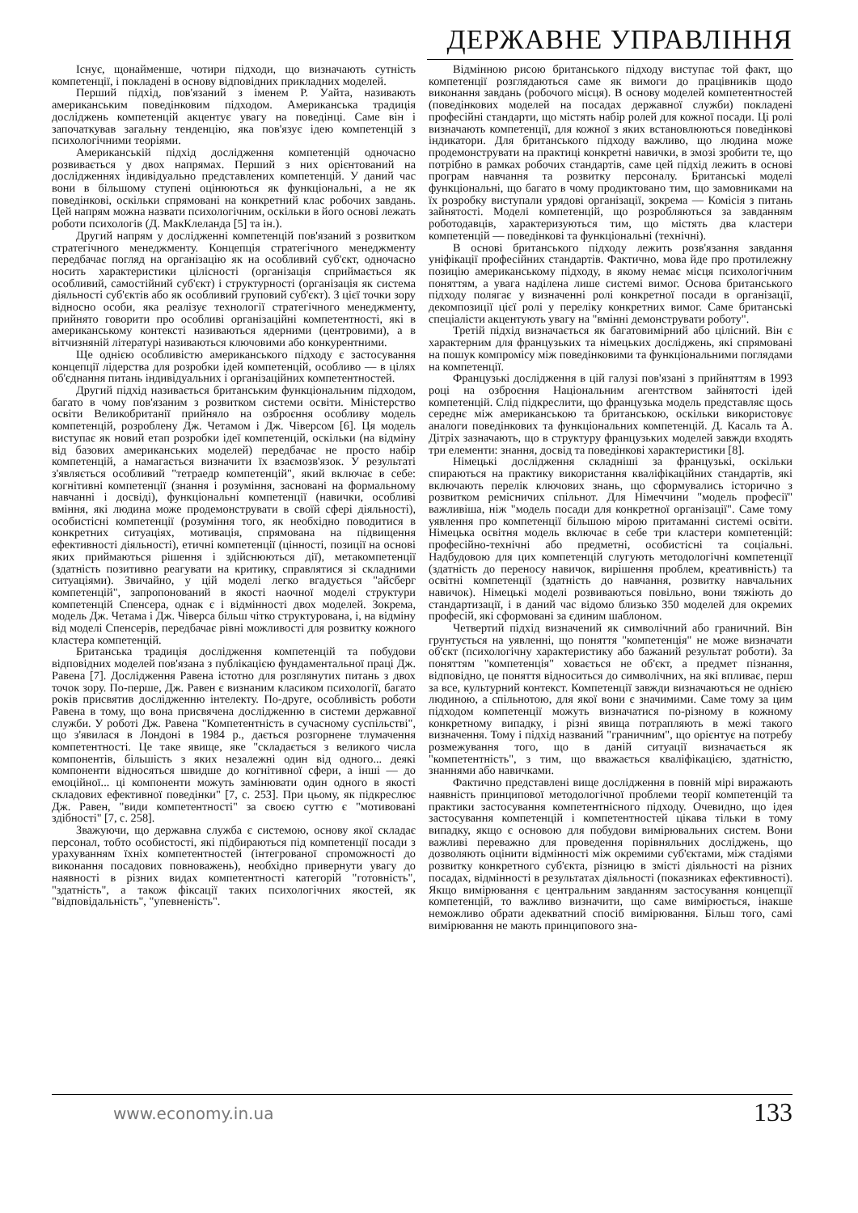ДЕРЖАВНЕ УПРАВЛІННЯ
Існує, щонайменше, чотири підходи, що визначають сутність компетенції, і покладені в основу відповідних прикладних моделей.
Перший підхід, пов'язаний з іменем Р. Уайта, називають американським поведінковим підходом. Американська традиція досліджень компетенцій акцентує увагу на поведінці. Саме він і започаткував загальну тенденцію, яка пов'язує ідею компетенцій з психологічними теоріями.
Американській підхід дослідження компетенцій одночасно розвивається у двох напрямах. Перший з них орієнтований на дослідженнях індивідуально представлених компетенцій. У даний час вони в більшому ступені оцінюються як функціональні, а не як поведінкові, оскільки спрямовані на конкретний клас робочих завдань. Цей напрям можна назвати психологічним, оскільки в його основі лежать роботи психологів (Д. МакКлеланда [5] та ін.).
Другий напрям у дослідженні компетенцій пов'язаний з розвитком стратегічного менеджменту. Концепція стратегічного менеджменту передбачає погляд на організацію як на особливий суб'єкт, одночасно носить характеристики цілісності (організація сприймається як особливий, самостійний суб'єкт) і структурності (організація як система діяльності суб'єктів або як особливий груповий суб'єкт). З цієї точки зору відносно особи, яка реалізує технології стратегічного менеджменту, прийнято говорити про особливі організаційні компетентності, які в американському контексті називаються ядерними (центровими), а в вітчизняній літературі називаються ключовими або конкурентними.
Ще однією особливістю американського підходу є застосування концепції лідерства для розробки ідей компетенцій, особливо — в цілях об'єднання питань індивідуальних і організаційних компетентностей.
Другий підхід називається британським функціональним підходом, багато в чому пов'язаним з розвитком системи освіти. Міністерство освіти Великобританії прийняло на озброєння особливу модель компетенцій, розроблену Дж. Четамом і Дж. Чіверсом [6]. Ця модель виступає як новий етап розробки ідеї компетенцій, оскільки (на відміну від базових американських моделей) передбачає не просто набір компетенцій, а намагається визначити їх взаємозв'язок. У результаті з'являється особливий "тетраедр компетенцій", який включає в себе: когнітивні компетенції (знання і розуміння, засновані на формальному навчанні і досвіді), функціональні компетенції (навички, особливі вміння, які людина може продемонструвати в своїй сфері діяльності), особистісні компетенції (розуміння того, як необхідно поводитися в конкретних ситуаціях, мотивація, спрямована на підвищення ефективності діяльності), етичні компетенції (цінності, позиції на основі яких приймаються рішення і здійснюються дії), метакомпетенції (здатність позитивно реагувати на критику, справлятися зі складними ситуаціями). Звичайно, у цій моделі легко вгадується "айсберг компетенцій", запропонований в якості наочної моделі структури компетенцій Спенсера, однак є і відмінності двох моделей. Зокрема, модель Дж. Четама і Дж. Чіверса більш чітко структурована, і, на відміну від моделі Спенсерів, передбачає рівні можливості для розвитку кожного кластера компетенцій.
Британська традиція дослідження компетенцій та побудови відповідних моделей пов'язана з публікацією фундаментальної праці Дж. Равена [7]. Дослідження Равена істотно для розглянутих питань з двох точок зору. По-перше, Дж. Равен є визнаним класиком психології, багато років присвятив дослідженню інтелекту. По-друге, особливість роботи Равена в тому, що вона присвячена дослідженню в системи державної служби. У роботі Дж. Равена "Компетентність в сучасному суспільстві", що з'явилася в Лондоні в 1984 р., дається розгорнене тлумачення компетентності. Це таке явище, яке "складається з великого числа компонентів, більшість з яких незалежні один від одного... деякі компоненти відносяться швидше до когнітивної сфери, а інші — до емоційної... ці компоненти можуть замінювати один одного в якості складових ефективної поведінки" [7, с. 253]. При цьому, як підкреслює Дж. Равен, "види компетентності" за своєю суттю є "мотивовані здібності" [7, с. 258].
Зважуючи, що державна служба є системою, основу якої складає персонал, тобто особистості, які підбираються під компетенції посади з урахуванням їхніх компетентностей (інтегрованої спроможності до виконання посадових повноважень), необхідно привернути увагу до наявності в різних видах компетентності категорій "готовність", "здатність", а також фіксації таких психологічних якостей, як "відповідальність", "упевненість".
Відмінною рисою британського підходу виступає той факт, що компетенції розглядаються саме як вимоги до працівників щодо виконання завдань (робочого місця). В основу моделей компетентностей (поведінкових моделей на посадах державної служби) покладені професійні стандарти, що містять набір ролей для кожної посади. Ці ролі визначають компетенції, для кожної з яких встановлюються поведінкові індикатори. Для британського підходу важливо, що людина може продемонструвати на практиці конкретні навички, в змозі зробити те, що потрібно в рамках робочих стандартів, саме цей підхід лежить в основі програм навчання та розвитку персоналу. Британські моделі функціональні, що багато в чому продиктовано тим, що замовниками на їх розробку виступали урядові організації, зокрема — Комісія з питань зайнятості. Моделі компетенцій, що розробляються за завданням роботодавців, характеризуються тим, що містять два кластери компетенцій — поведінкові та функціональні (технічні).
В основі британського підходу лежить розв'язання завдання уніфікації професійних стандартів. Фактично, мова йде про протилежну позицію американському підходу, в якому немає місця психологічним поняттям, а увага наділена лише системі вимог. Основа британського підходу полягає у визначенні ролі конкретної посади в організації, декомпозиції цієї ролі у переліку конкретних вимог. Саме британські спеціалісти акцентують увагу на "вмінні демонструвати роботу".
Третій підхід визначається як багатовимірний або цілісний. Він є характерним для французьких та німецьких досліджень, які спрямовані на пошук компромісу між поведінковими та функціональними поглядами на компетенції.
Французькі дослідження в цій галузі пов'язані з прийняттям в 1993 році на озброєння Національним агентством зайнятості ідей компетенцій. Слід підкреслити, що французька модель представляє щось середнє між американською та британською, оскільки використовує аналоги поведінкових та функціональних компетенцій. Д. Касаль та А. Дітріх зазначають, що в структуру французьких моделей завжди входять три елементи: знання, досвід та поведінкові характеристики [8].
Німецькі дослідження складніші за французькі, оскільки спираються на практику використання кваліфікаційних стандартів, які включають перелік ключових знань, що сформувались історично з розвитком ремісничих спільнот. Для Німеччини "модель професії" важливіша, ніж "модель посади для конкретної організації". Саме тому уявлення про компетенції більшою мірою притаманні системі освіти. Німецька освітня модель включає в себе три кластери компетенцій: професійно-технічні або предметні, особистісні та соціальні. Надбудовою для цих компетенцій слугують методологічні компетенції (здатність до переносу навичок, вирішення проблем, креативність) та освітні компетенції (здатність до навчання, розвитку навчальних навичок). Німецькі моделі розвиваються повільно, вони тяжіють до стандартизації, і в даний час відомо близько 350 моделей для окремих професій, які сформовані за єдиним шаблоном.
Четвертий підхід визначений як символічний або граничний. Він грунтується на уявленні, що поняття "компетенція" не може визначати об'єкт (психологічну характеристику або бажаний результат роботи). За поняттям "компетенція" ховається не об'єкт, а предмет пізнання, відповідно, це поняття відноситься до символічних, на які впливає, перш за все, культурний контекст. Компетенції завжди визначаються не однією людиною, а спільнотою, для якої вони є значимими. Саме тому за цим підходом компетенції можуть визначатися по-різному в кожному конкретному випадку, і різні явища потрапляють в межі такого визначення. Тому і підхід названий "граничним", що орієнтує на потребу розмежування того, що в даній ситуації визначається як "компетентність", з тим, що вважається кваліфікацією, здатністю, знаннями або навичками.
Фактично представлені вище дослідження в повній мірі виражають наявність принципової методологічної проблеми теорії компетенцій та практики застосування компетентнісного підходу. Очевидно, що ідея застосування компетенцій і компетентностей цікава тільки в тому випадку, якщо є основою для побудови вимірювальних систем. Вони важливі переважно для проведення порівняльних досліджень, що дозволяють оцінити відмінності між окремими суб'єктами, між стадіями розвитку конкретного суб'єкта, різницю в змісті діяльності на різних посадах, відмінності в результатах діяльності (показниках ефективності). Якщо вимірювання є центральним завданням застосування концепції компетенцій, то важливо визначити, що саме вимірюється, інакше неможливо обрати адекватний спосіб вимірювання. Більш того, самі вимірювання не мають принципового зна-
www.economy.in.ua 133